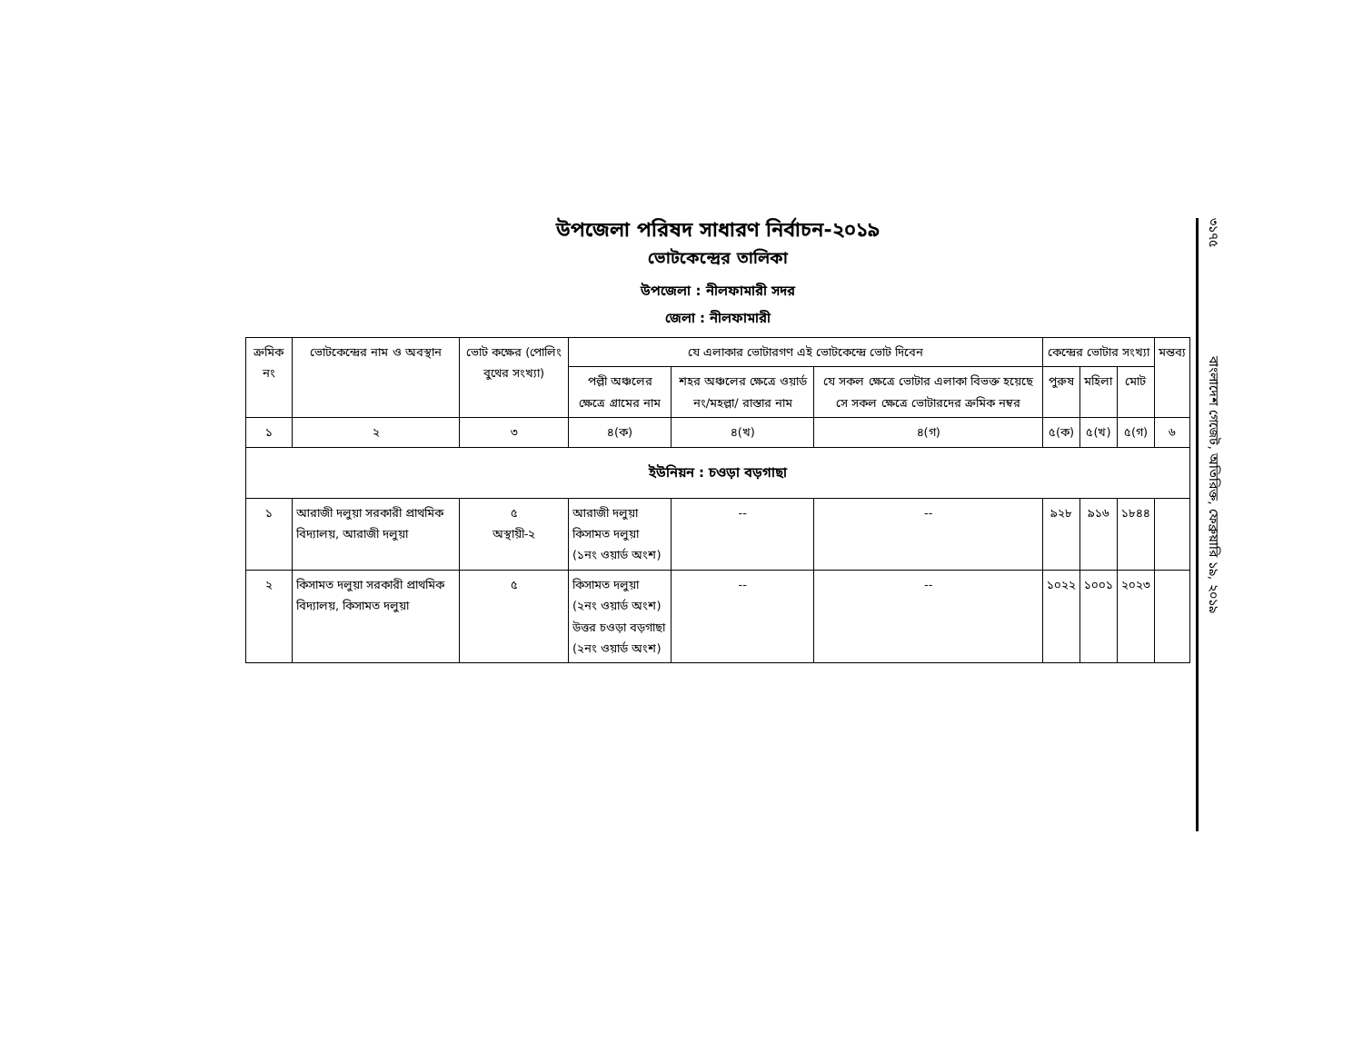উপজেলা পরিষদ সাধারণ নির্বাচন-২০১৯
ভোটকেন্দ্রের তালিকা
উপজেলা : নীলফামারী সদর
জেলা : নীলফামারী
| ক্রমিক নং | ভোটকেন্দ্রের নাম ও অবস্থান | ভোট কক্ষের (পোলিং বুথের সংখ্যা) | যে এলাকার ভোটারগণ এই ভোটকেন্দ্রে ভোট দিবেন | | | কেন্দ্রের ভোটার সংখ্যা | | | মন্তব্য |
| --- | --- | --- | --- | --- | --- | --- | --- | --- | --- |
| | | | পল্লী অঞ্চলের ক্ষেত্রে গ্রামের নাম | শহর অঞ্চলের ক্ষেত্রে ওয়ার্ড নং/মহল্লা/ রাস্তার নাম | যে সকল ক্ষেত্রে ভোটার এলাকা বিভক্ত হয়েছে সে সকল ক্ষেত্রে ভোটারদের ক্রমিক নম্বর | পুরুষ | মহিলা | মোট | |
| ১ | ২ | ৩ | ৪(ক) | ৪(খ) | ৪(গ) | ৫(ক) | ৫(খ) | ৫(গ) | ৬ |
| ইউনিয়ন : চওড়া বড়গাছা | | | | | | | | | |
| ১ | আরাজী দলুয়া সরকারী প্রাথমিক বিদ্যালয়, আরাজী দলুয়া | ৫ অস্থায়ী-২ | আরাজী দলুয়া কিসামত দলুয়া (১নং ওয়ার্ড অংশ) | -- | -- | ৯২৮ | ৯১৬ | ১৮৪৪ | |
| ২ | কিসামত দলুয়া সরকারী প্রাথমিক বিদ্যালয়, কিসামত দলুয়া | ৫ | কিসামত দলুয়া (২নং ওয়ার্ড অংশ) উত্তর চওড়া বড়গাছা (২নং ওয়ার্ড অংশ) | -- | -- | ১০২২ | ১০০১ | ২০২৩ | |
৩১৭৫
বাংলাদেশ গেজেট, অতিরিক্ত, ফেব্রুয়ারি ১৯, ২০১৯